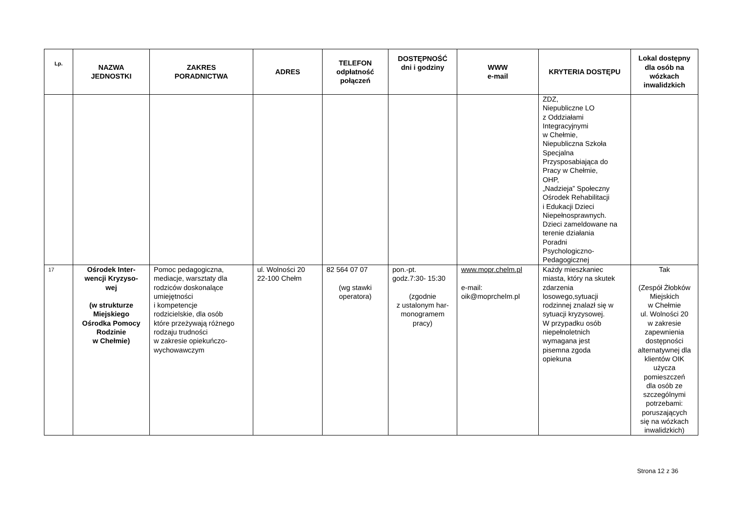| Lp. | NAZWA JEDNOSTKI | ZAKRES PORADNICTWA | ADRES | TELEFON odpłatność połączeń | DOSTĘPNOŚĆ dni i godziny | WWW e-mail | KRYTERIA DOSTĘPU | Lokal dostępny dla osób na wózkach inwalidzkich |
| --- | --- | --- | --- | --- | --- | --- | --- | --- |
| | | | | | | | ZDZ, Niepubliczne LO z Oddziałami Integracyjnymi w Chełmie, Niepubliczna Szkoła Specjalna Przysposabiająca do Pracy w Chełmie, OHP, „Nadzieja” Społeczny Ośrodek Rehabilitacji i Edukacji Dzieci Niepełnosprawnych. Dzieci zameldowane na terenie działania Poradni Psychologiczno- Pedagogicznej | |
| 17 | Ośrodek Inter- wencji Kryzyso- wej (w strukturze Miejskiego Ośrodka Pomocy Rodzinie w Chełmie) | Pomoc pedagogiczna, mediacje, warsztaty dla rodziców doskonalące umiejętności i kompetencje rodzicielskie, dla osób które przeżywają różnego rodzaju trudności w zakresie opiekuńczo- wychowawczym | ul. Wolności 20 22-100 Chełm | 82 564 07 07 (wg stawki operatora) | pon.-pt. godz.7:30- 15:30 (zgodnie z ustalonym har- monogramem pracy) | www.mopr.chelm.pl e-mail: oik@moprchelm.pl | Każdy mieszkaniec miasta, który na skutek zdarzenia losowego,sytuacji rodzinnej znalazł się w sytuacji kryzysowej. W przypadku osób niepełnoletnich wymagana jest pisemna zgoda opiekuna | Tak (Zespół Żłobków Miejskich w Chełmie ul. Wolności 20 w zakresie zapewnienia dostępności alternatywnej dla klientów OIK użycza pomieszczeń dla osób ze szczególnymi potrzebami: poruszających się na wózkach inwalidzkich) |
Strona 12 z 36